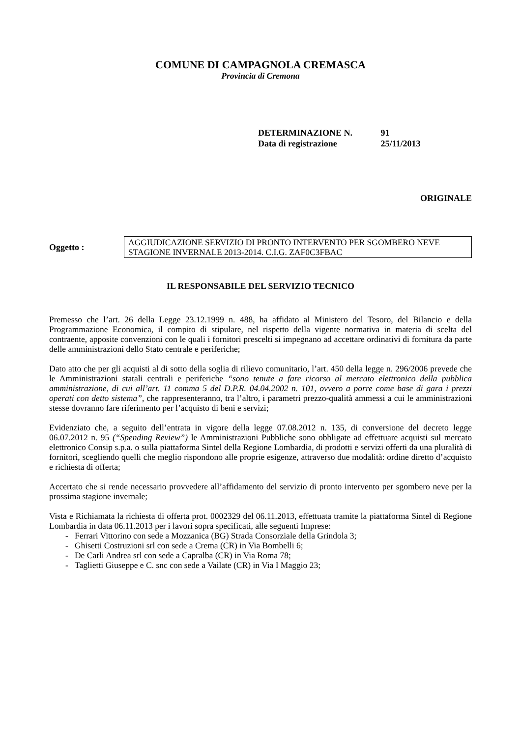COMUNE DI CAMPAGNOLA CREMASCA
Provincia di Cremona
DETERMINAZIONE N. 91
Data di registrazione 25/11/2013
ORIGINALE
Oggetto :
AGGIUDICAZIONE SERVIZIO DI PRONTO INTERVENTO PER SGOMBERO NEVE STAGIONE INVERNALE 2013-2014. C.I.G. ZAF0C3FBAC
IL RESPONSABILE DEL SERVIZIO TECNICO
Premesso che l’art. 26 della Legge 23.12.1999 n. 488, ha affidato al Ministero del Tesoro, del Bilancio e della Programmazione Economica, il compito di stipulare, nel rispetto della vigente normativa in materia di scelta del contraente, apposite convenzioni con le quali i fornitori prescelti si impegnano ad accettare ordinativi di fornitura da parte delle amministrazioni dello Stato centrale e periferiche;
Dato atto che per gli acquisti al di sotto della soglia di rilievo comunitario, l’art. 450 della legge n. 296/2006 prevede che le Amministrazioni statali centrali e periferiche “sono tenute a fare ricorso al mercato elettronico della pubblica amministrazione, di cui all’art. 11 comma 5 del D.P.R. 04.04.2002 n. 101, ovvero a porre come base di gara i prezzi operati con detto sistema”, che rappresenteranno, tra l’altro, i parametri prezzo-qualità ammessi a cui le amministrazioni stesse dovranno fare riferimento per l’acquisto di beni e servizi;
Evidenziato che, a seguito dell’entrata in vigore della legge 07.08.2012 n. 135, di conversione del decreto legge 06.07.2012 n. 95 (“Spending Review”) le Amministrazioni Pubbliche sono obbligate ad effettuare acquisti sul mercato elettronico Consip s.p.a. o sulla piattaforma Sintel della Regione Lombardia, di prodotti e servizi offerti da una pluralità di fornitori, scegliendo quelli che meglio rispondono alle proprie esigenze, attraverso due modalità: ordine diretto d’acquisto e richiesta di offerta;
Accertato che si rende necessario provvedere all’affidamento del servizio di pronto intervento per sgombero neve per la prossima stagione invernale;
Vista e Richiamata la richiesta di offerta prot. 0002329 del 06.11.2013, effettuata tramite la piattaforma Sintel di Regione Lombardia in data 06.11.2013 per i lavori sopra specificati, alle seguenti Imprese:
- Ferrari Vittorino con sede a Mozzanica (BG) Strada Consorziale della Grindola 3;
- Ghisetti Costruzioni srl con sede a Crema (CR) in Via Bombelli 6;
- De Carli Andrea srl con sede a Capralba (CR) in Via Roma 78;
- Taglietti Giuseppe e C. snc con sede a Vailate (CR) in Via I Maggio 23;